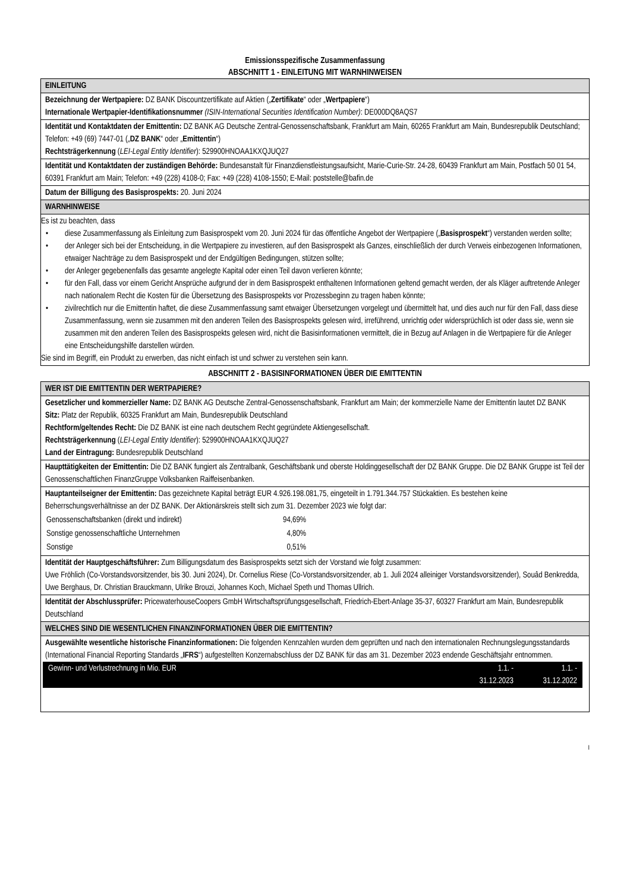Emissionsspezifische Zusammenfassung
ABSCHNITT 1 - EINLEITUNG MIT WARNHINWEISEN
| EINLEITUNG |
| Bezeichnung der Wertpapiere: DZ BANK Discountzertifikate auf Aktien („ Zertifikate “ oder „ Wertpapiere “) Internationale Wertpapier-Identifikationsnummer (ISIN-International Securities Identification Number) : DE000DQ8AQS7 |
| Identität und Kontaktdaten der Emittentin: DZ BANK AG Deutsche Zentral-Genossenschaftsbank, Frankfurt am Main, 60265 Frankfurt am Main, Bundesrepublik Deutschland; Telefon: +49 (69) 7447-01 („ DZ BANK “ oder „ Emittentin “) Rechtsträgerkennung ( LEI-Legal Entity Identifier ): 529900HNOAA1KXQJUQ27 |
| Identität und Kontaktdaten der zuständigen Behörde: Bundesanstalt für Finanzdienstleistungsaufsicht, Marie-Curie-Str. 24-28, 60439 Frankfurt am Main, Postfach 50 01 54, 60391 Frankfurt am Main; Telefon: +49 (228) 4108-0; Fax: +49 (228) 4108-1550; E-Mail: poststelle@bafin.de |
| Datum der Billigung des Basisprospekts: 20. Juni 2024 |
| WARNHINWEISE |
| Es ist zu beachten, dass diese Zusammenfassung als Einleitung zum Basisprospekt vom 20. Juni 2024 für das öffentliche Angebot der Wertpapiere („ Basisprospekt “) verstanden werden sollte; der Anleger sich bei der Entscheidung, in die Wertpapiere zu investieren, auf den Basisprospekt als Ganzes, einschließlich der durch Verweis einbezogenen Informationen, etwaiger Nachträge zu dem Basisprospekt und der Endgültigen Bedingungen, stützen sollte; der Anleger gegebenenfalls das gesamte angelegte Kapital oder einen Teil davon verlieren könnte; für den Fall, dass vor einem Gericht Ansprüche aufgrund der in dem Basisprospekt enthaltenen Informationen geltend gemacht werden, der als Kläger auftretende Anleger nach nationalem Recht die Kosten für die Übersetzung des Basisprospekts vor Prozessbeginn zu tragen haben könnte; zivilrechtlich nur die Emittentin haftet, die diese Zusammenfassung samt etwaiger Übersetzungen vorgelegt und übermittelt hat, und dies auch nur für den Fall, dass diese Zusammenfassung, wenn sie zusammen mit den anderen Teilen des Basisprospekts gelesen wird, irreführend, unrichtig oder widersprüchlich ist oder dass sie, wenn sie zusammen mit den anderen Teilen des Basisprospekts gelesen wird, nicht die Basisinformationen vermittelt, die in Bezug auf Anlagen in die Wertpapiere für die Anleger eine Entscheidungshilfe darstellen würden. Sie sind im Begriff, ein Produkt zu erwerben, das nicht einfach ist und schwer zu verstehen sein kann. |
ABSCHNITT 2 - BASISINFORMATIONEN ÜBER DIE EMITTENTIN
| WER IST DIE EMITTENTIN DER WERTPAPIERE? |
| Gesetzlicher und kommerzieller Name: DZ BANK AG Deutsche Zentral-Genossenschaftsbank, Frankfurt am Main; der kommerzielle Name der Emittentin lautet DZ BANK Sitz: Platz der Republik, 60325 Frankfurt am Main, Bundesrepublik Deutschland Rechtform/geltendes Recht: Die DZ BANK ist eine nach deutschem Recht gegründete Aktiengesellschaft. Rechtsträgerkennung ( LEI-Legal Entity Identifier ): 529900HNOAA1KXQJUQ27 Land der Eintragung: Bundesrepublik Deutschland |
| Haupttätigkeiten der Emittentin: Die DZ BANK fungiert als Zentralbank, Geschäftsbank und oberste Holdinggesellschaft der DZ BANK Gruppe. Die DZ BANK Gruppe ist Teil der Genossenschaftlichen FinanzGruppe Volksbanken Raiffeisenbanken. |
| Hauptanteilseigner der Emittentin: Das gezeichnete Kapital beträgt EUR 4.926.198.081,75, eingeteilt in 1.791.344.757 Stückaktien. Es bestehen keine Beherrschungsverhältnisse an der DZ BANK. Der Aktionärskreis stellt sich zum 31. Dezember 2023 wie folgt dar: / Genossenschaftsbanken (direkt und indirekt) / 94,69% / / Sonstige genossenschaftliche Unternehmen / 4,80% / / Sonstige / 0,51% / |
| Identität der Hauptgeschäftsführer: Zum Billigungsdatum des Basisprospekts setzt sich der Vorstand wie folgt zusammen: Uwe Fröhlich (Co-Vorstandsvorsitzender, bis 30. Juni 2024), Dr. Cornelius Riese (Co-Vorstandsvorsitzender, ab 1. Juli 2024 alleiniger Vorstandsvorsitzender), Souâd Benkredda, Uwe Berghaus, Dr. Christian Brauckmann, Ulrike Brouzi, Johannes Koch, Michael Speth und Thomas Ullrich. |
| Identität der Abschlussprüfer: PricewaterhouseCoopers GmbH Wirtschaftsprüfungsgesellschaft, Friedrich-Ebert-Anlage 35-37, 60327 Frankfurt am Main, Bundesrepublik Deutschland |
| WELCHES SIND DIE WESENTLICHEN FINANZINFORMATIONEN ÜBER DIE EMITTENTIN? |
| Ausgewählte wesentliche historische Finanzinformationen: Die folgenden Kennzahlen wurden dem geprüften und nach den internationalen Rechnungslegungsstandards (International Financial Reporting Standards „ IFRS “) aufgestellten Konzernabschluss der DZ BANK für das am 31. Dezember 2023 endende Geschäftsjahr entnommen. / Gewinn- und Verlustrechnung in Mio. EUR / 1.1. - 31.12.2023 / 1.1. - 31.12.2022 / |
I